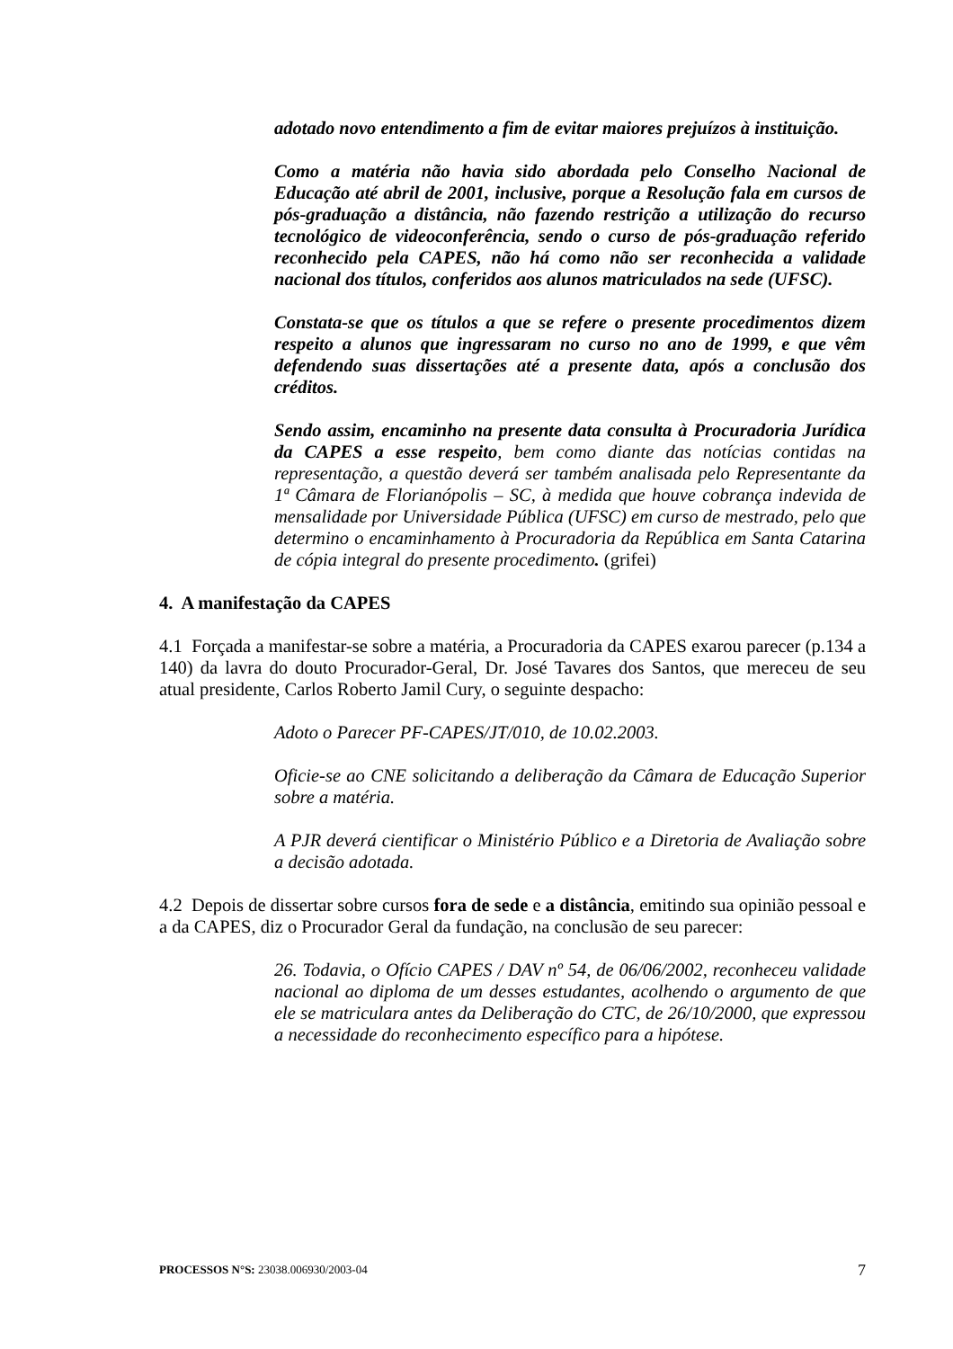adotado novo entendimento a fim de evitar maiores prejuízos à instituição.
Como a matéria não havia sido abordada pelo Conselho Nacional de Educação até abril de 2001, inclusive, porque a Resolução fala em cursos de pós-graduação a distância, não fazendo restrição a utilização do recurso tecnológico de videoconferência, sendo o curso de pós-graduação referido reconhecido pela CAPES, não há como não ser reconhecida a validade nacional dos títulos, conferidos aos alunos matriculados na sede (UFSC).
Constata-se que os títulos a que se refere o presente procedimentos dizem respeito a alunos que ingressaram no curso no ano de 1999, e que vêm defendendo suas dissertações até a presente data, após a conclusão dos créditos.
Sendo assim, encaminho na presente data consulta à Procuradoria Jurídica da CAPES a esse respeito, bem como diante das notícias contidas na representação, a questão deverá ser também analisada pelo Representante da 1ª Câmara de Florianópolis – SC, à medida que houve cobrança indevida de mensalidade por Universidade Pública (UFSC) em curso de mestrado, pelo que determino o encaminhamento à Procuradoria da República em Santa Catarina de cópia integral do presente procedimento. (grifei)
4. A manifestação da CAPES
4.1 Forçada a manifestar-se sobre a matéria, a Procuradoria da CAPES exarou parecer (p.134 a 140) da lavra do douto Procurador-Geral, Dr. José Tavares dos Santos, que mereceu de seu atual presidente, Carlos Roberto Jamil Cury, o seguinte despacho:
Adoto o Parecer PF-CAPES/JT/010, de 10.02.2003.
Oficie-se ao CNE solicitando a deliberação da Câmara de Educação Superior sobre a matéria.
A PJR deverá cientificar o Ministério Público e a Diretoria de Avaliação sobre a decisão adotada.
4.2 Depois de dissertar sobre cursos fora de sede e a distância, emitindo sua opinião pessoal e a da CAPES, diz o Procurador Geral da fundação, na conclusão de seu parecer:
26. Todavia, o Ofício CAPES / DAV nº 54, de 06/06/2002, reconheceu validade nacional ao diploma de um desses estudantes, acolhendo o argumento de que ele se matriculara antes da Deliberação do CTC, de 26/10/2000, que expressou a necessidade do reconhecimento específico para a hipótese.
PROCESSOS N°S: 23038.006930/2003-04 7